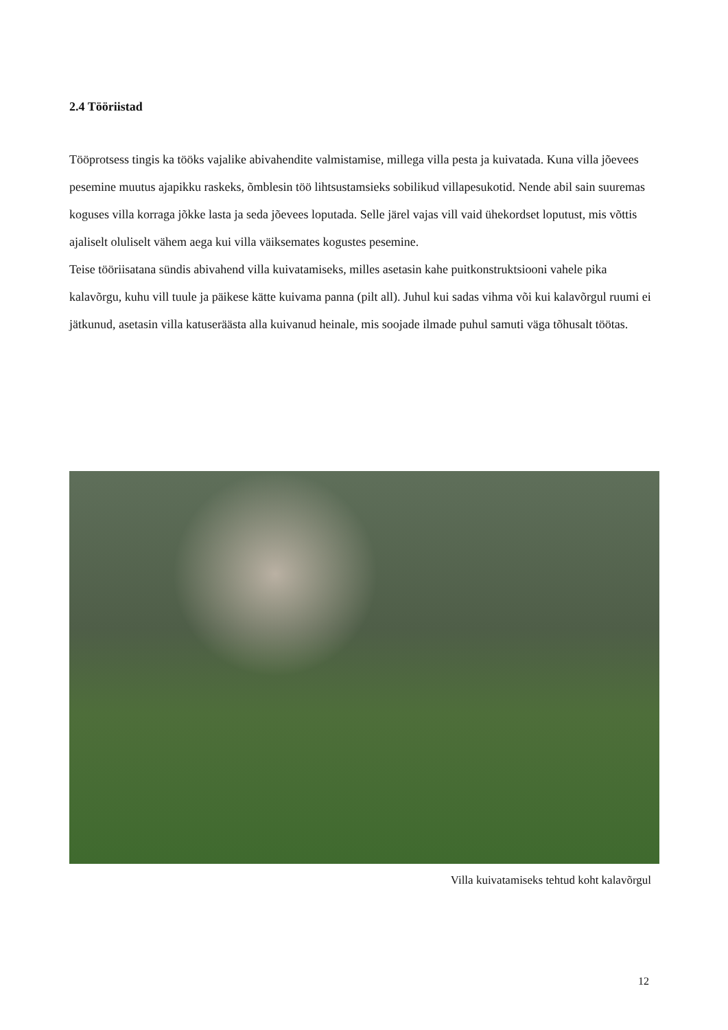2.4 Tööriistad
Tööprotsess tingis ka tööks vajalike abivahendite valmistamise, millega villa pesta ja kuivatada. Kuna villa jõevees pesemine muutus ajapikku raskeks, õmblesin töö lihtsustamsieks sobilikud villapesukotid. Nende abil sain suuremas koguses villa korraga jõkke lasta ja seda jõevees loputada. Selle järel vajas vill vaid ühekordset loputust, mis võttis ajaliselt oluliselt vähem aega kui villa väiksemates kogustes pesemine.
Teise tööriisatana sündis abivahend villa kuivatamiseks, milles asetasin kahe puitkonstruktsiooni vahele pika kalavõrgu, kuhu vill tuule ja päikese kätte kuivama panna (pilt all). Juhul kui sadas vihma või kui kalavõrgul ruumi ei jätkunud, asetasin villa katuseräästa alla kuivanud heinale, mis soojade ilmade puhul samuti väga tõhusalt töötas.
Villa kuivatamiseks tehtud koht kalavõrgul
12